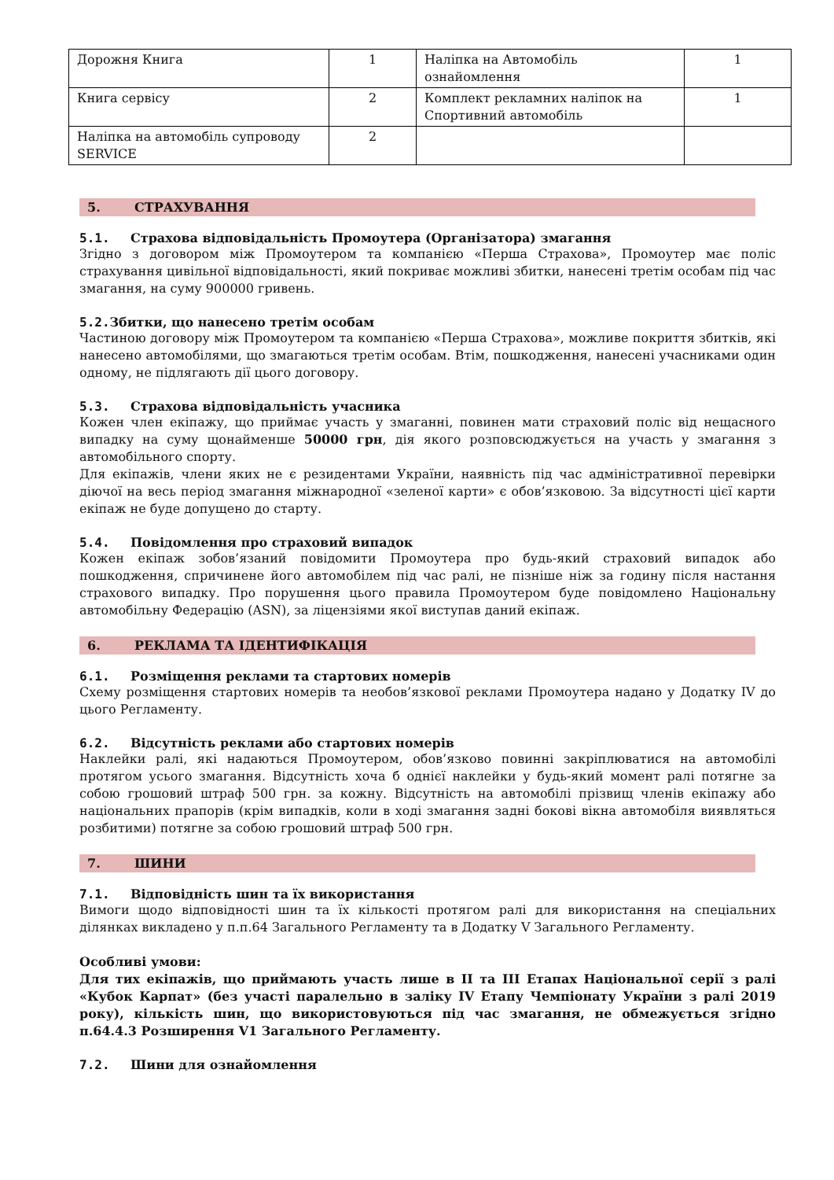| Дорожня Книга | 1 | Наліпка на Автомобіль ознайомлення | 1 |
| Книга сервісу | 2 | Комплект рекламних наліпок на Спортивний автомобіль | 1 |
| Наліпка на автомобіль супроводу SERVICE | 2 | | |
5. СТРАХУВАННЯ
5.1. Страхова відповідальність Промоутера (Організатора) змагання
Згідно з договором між Промоутером та компанією «Перша Страхова», Промоутер має поліс страхування цивільної відповідальності, який покриває можливі збитки, нанесені третім особам під час змагання, на суму 900000 гривень.
5.2. Збитки, що нанесено третім особам
Частиною договору між Промоутером та компанією «Перша Страхова», можливе покриття збитків, які нанесено автомобілями, що змагаються третім особам. Втім, пошкодження, нанесені учасниками один одному, не підлягають дії цього договору.
5.3. Страхова відповідальність учасника
Кожен член екіпажу, що приймає участь у змаганні, повинен мати страховий поліс від нещасного випадку на суму щонайменше 50000 грн, дія якого розповсюджується на участь у змагання з автомобільного спорту.
Для екіпажів, члени яких не є резидентами України, наявність під час адміністративної перевірки діючої на весь період змагання міжнародної «зеленої карти» є обов’язковою. За відсутності цієї карти екіпаж не буде допущено до старту.
5.4. Повідомлення про страховий випадок
Кожен екіпаж зобов’язаний повідомити Промоутера про будь-який страховий випадок або пошкодження, спричинене його автомобілем під час ралі, не пізніше ніж за годину після настання страхового випадку. Про порушення цього правила Промоутером буде повідомлено Національну автомобільну Федерацію (ASN), за ліцензіями якої виступав даний екіпаж.
6. РЕКЛАМА ТА ІДЕНТИФІКАЦІЯ
6.1. Розміщення реклами та стартових номерів
Схему розміщення стартових номерів та необов’язкової реклами Промоутера надано у Додатку IV до цього Регламенту.
6.2. Відсутність реклами або стартових номерів
Наклейки ралі, які надаються Промоутером, обов’язково повинні закріплюватися на автомобілі протягом усього змагання. Відсутність хоча б однієї наклейки у будь-який момент ралі потягне за собою грошовий штраф 500 грн. за кожну. Відсутність на автомобілі прізвищ членів екіпажу або національних прапорів (крім випадків, коли в ході змагання задні бокові вікна автомобіля виявляться розбитими) потягне за собою грошовий штраф 500 грн.
7. ШИНИ
7.1. Відповідність шин та їх використання
Вимоги щодо відповідності шин та їх кількості протягом ралі для використання на спеціальних ділянках викладено у п.п.64 Загального Регламенту та в Додатку V Загального Регламенту.
Особливі умови:
Для тих екіпажів, що приймають участь лише в II та III Етапах Національної серії з ралі «Кубок Карпат» (без участі паралельно в заліку IV Етапу Чемпіонату України з ралі 2019 року), кількість шин, що використовуються під час змагання, не обмежується згідно п.64.4.3 Розширення V1 Загального Регламенту.
7.2. Шини для ознайомлення